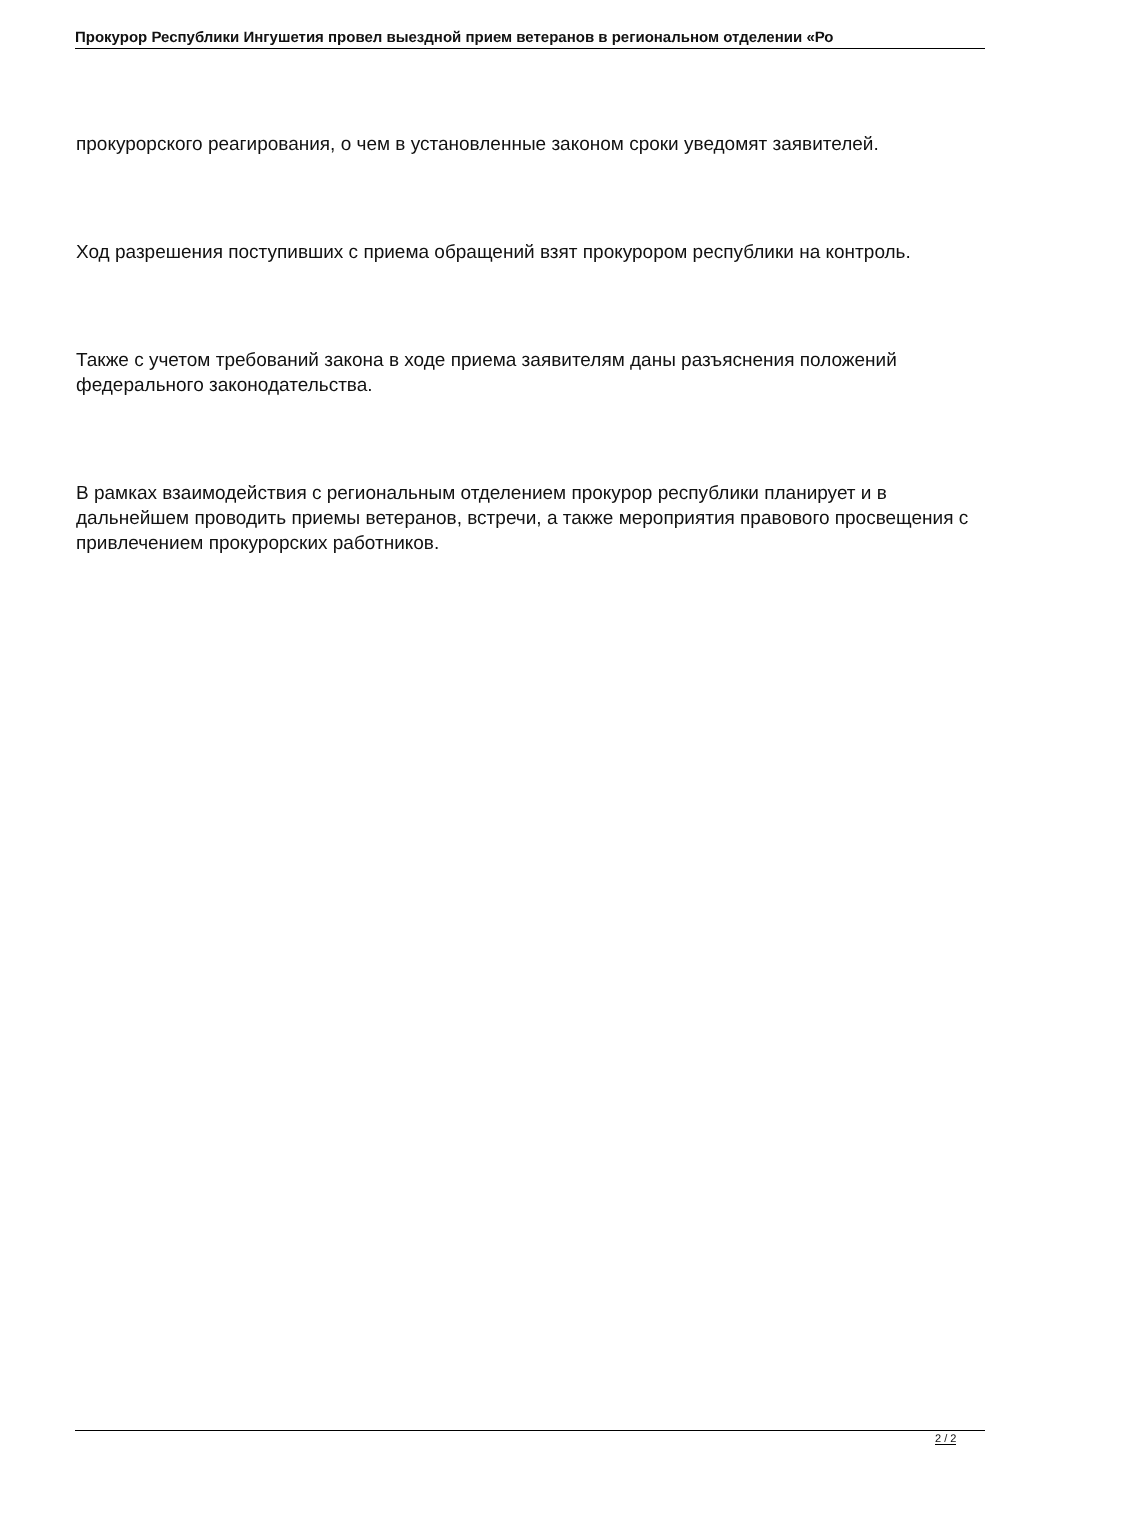Прокурор Республики Ингушетия провел выездной прием ветеранов в региональном отделении «Ро
прокурорского реагирования, о чем в установленные законом сроки уведомят заявителей.
Ход разрешения поступивших с приема обращений взят прокурором республики на контроль.
Также с учетом требований закона в ходе приема заявителям даны разъяснения положений федерального законодательства.
В рамках взаимодействия с региональным отделением прокурор республики планирует и в дальнейшем проводить приемы ветеранов, встречи, а также мероприятия правового просвещения с привлечением прокурорских работников.
2 / 2